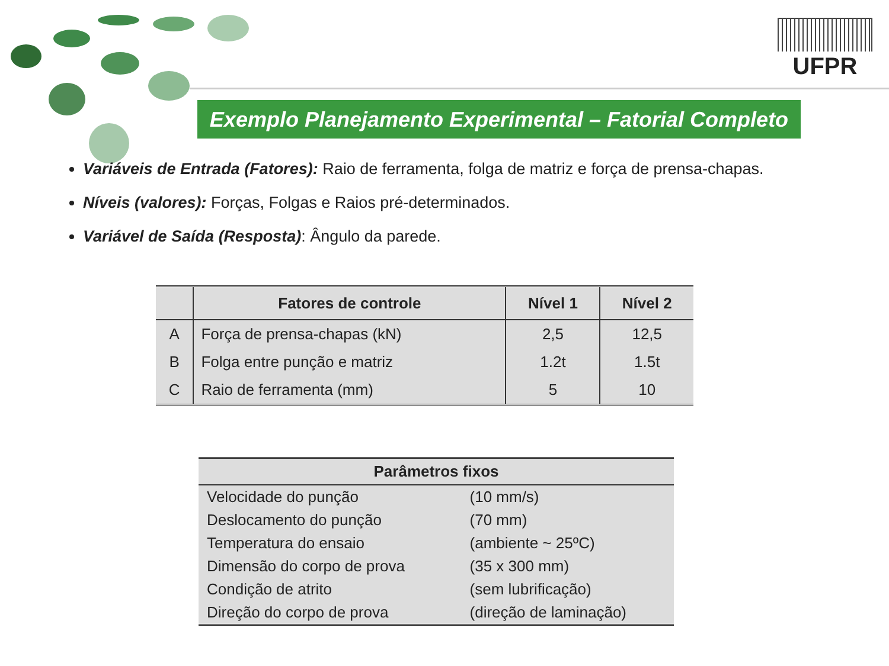UFPR
Exemplo Planejamento Experimental – Fatorial Completo
Variáveis de Entrada (Fatores): Raio de ferramenta, folga de matriz e força de prensa-chapas.
Níveis (valores): Forças, Folgas e Raios pré-determinados.
Variável de Saída (Resposta): Ângulo da parede.
| | Fatores de controle | Nível 1 | Nível 2 |
| --- | --- | --- | --- |
| A | Força de prensa-chapas (kN) | 2,5 | 12,5 |
| B | Folga entre punção e matriz | 1.2t | 1.5t |
| C | Raio de ferramenta (mm) | 5 | 10 |
| Parâmetros fixos | |
| --- | --- |
| Velocidade do punção | (10 mm/s) |
| Deslocamento do punção | (70 mm) |
| Temperatura do ensaio | (ambiente ~ 25ºC) |
| Dimensão do corpo de prova | (35 x 300 mm) |
| Condição de atrito | (sem lubrificação) |
| Direção do corpo de prova | (direção de laminação) |